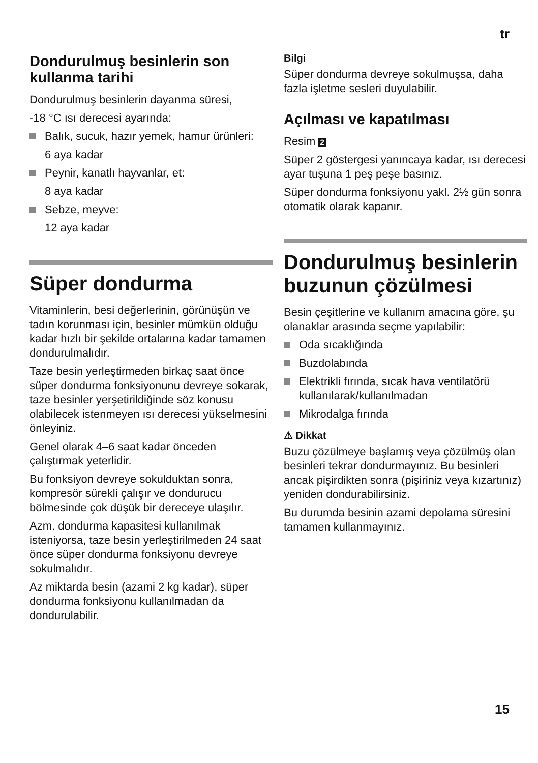tr
Dondurulmuş besinlerin son kullanma tarihi
Dondurulmuş besinlerin dayanma süresi,
-18 °C ısı derecesi ayarında:
Balık, sucuk, hazır yemek, hamur ürünleri:
6 aya kadar
Peynir, kanatlı hayvanlar, et:
8 aya kadar
Sebze, meyve:
12 aya kadar
Süper dondurma
Vitaminlerin, besi değerlerinin, görünüşün ve tadın korunması için, besinler mümkün olduğu kadar hızlı bir şekilde ortalarına kadar tamamen dondurulmalıdır.
Taze besin yerleştirmeden birkaç saat önce süper dondurma fonksiyonunu devreye sokarak, taze besinler yerşetirildiğinde söz konusu olabilecek istenmeyen ısı derecesi yükselmesini önleyiniz.
Genel olarak 4–6 saat kadar önceden çalıştırmak yeterlidir.
Bu fonksiyon devreye sokulduktan sonra, kompresör sürekli çalışır ve dondurucu bölmesinde çok düşük bir dereceye ulaşılır.
Azm. dondurma kapasitesi kullanılmak isteniyorsa, taze besin yerleştirilmeden 24 saat önce süper dondurma fonksiyonu devreye sokulmalıdır.
Az miktarda besin (azami 2 kg kadar), süper dondurma fonksiyonu kullanılmadan da dondurulabilir.
Bilgi
Süper dondurma devreye sokulmuşsa, daha fazla işletme sesleri duyulabilir.
Açılması ve kapatılması
Resim 2
Süper 2 göstergesi yanıncaya kadar, ısı derecesi ayar tuşuna 1 peş peşe basınız.
Süper dondurma fonksiyonu yakl. 2½ gün sonra otomatik olarak kapanır.
Dondurulmuş besinlerin buzunun çözülmesi
Besin çeşitlerine ve kullanım amacına göre, şu olanaklar arasında seçme yapılabilir:
Oda sıcaklığında
Buzdolabında
Elektrikli fırında, sıcak hava ventilatörü kullanılarak/kullanılmadan
Mikrodalga fırında
⚠ Dikkat
Buzu çözülmeye başlamış veya çözülmüş olan besinleri tekrar dondurmayınız. Bu besinleri ancak pişirdikten sonra (pişiriniz veya kızartınız) yeniden dondurabilirsiniz.
Bu durumda besinin azami depolama süresini tamamen kullanmayınız.
15